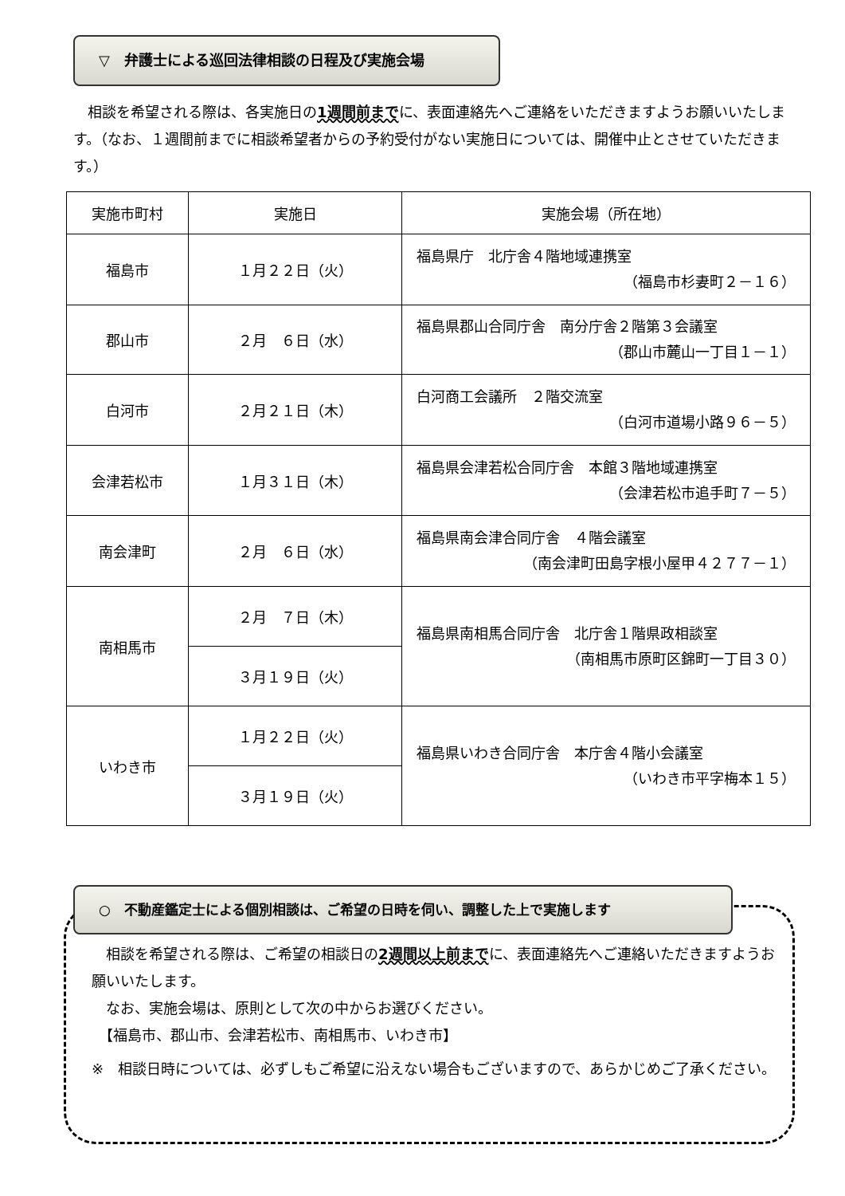▽　弁護士による巡回法律相談の日程及び実施会場
　相談を希望される際は、各実施日の1週間前までに、表面連絡先へご連絡をいただきますようお願いいたします。（なお、１週間前までに相談希望者からの予約受付がない実施日については、開催中止とさせていただきます。）
| 実施市町村 | 実施日 | 実施会場（所在地） |
| --- | --- | --- |
| 福島市 | １月２２日（火） | 福島県庁 北庁舎４階地域連携室 （福島市杉妻町２－１６） |
| 郡山市 | ２月 ６日（水） | 福島県郡山合同庁舎 南分庁舎２階第３会議室 （郡山市麓山一丁目１－１） |
| 白河市 | ２月２１日（木） | 白河商工会議所 ２階交流室 （白河市道場小路９６－５） |
| 会津若松市 | １月３１日（木） | 福島県会津若松合同庁舎 本館３階地域連携室 （会津若松市追手町７－５） |
| 南会津町 | ２月 ６日（水） | 福島県南会津合同庁舎 ４階会議室 （南会津町田島字根小屋甲４２７７－１） |
| 南相馬市 | ２月 ７日（木） | 福島県南相馬合同庁舎 北庁舎１階県政相談室 （南相馬市原町区錦町一丁目３０） |
| | ３月１９日（火） | |
| いわき市 | １月２２日（火） | 福島県いわき合同庁舎 本庁舎４階小会議室 （いわき市平字梅本１５） |
| | ３月１９日（火） | |
○　不動産鑑定士による個別相談は、ご希望の日時を伺い、調整した上で実施します
　相談を希望される際は、ご希望の相談日の2週間以上前までに、表面連絡先へご連絡いただきますようお願いいたします。
　なお、実施会場は、原則として次の中からお選びください。
　【福島市、郡山市、会津若松市、南相馬市、いわき市】
※　相談日時については、必ずしもご希望に沿えない場合もございますので、あらかじめご了承ください。